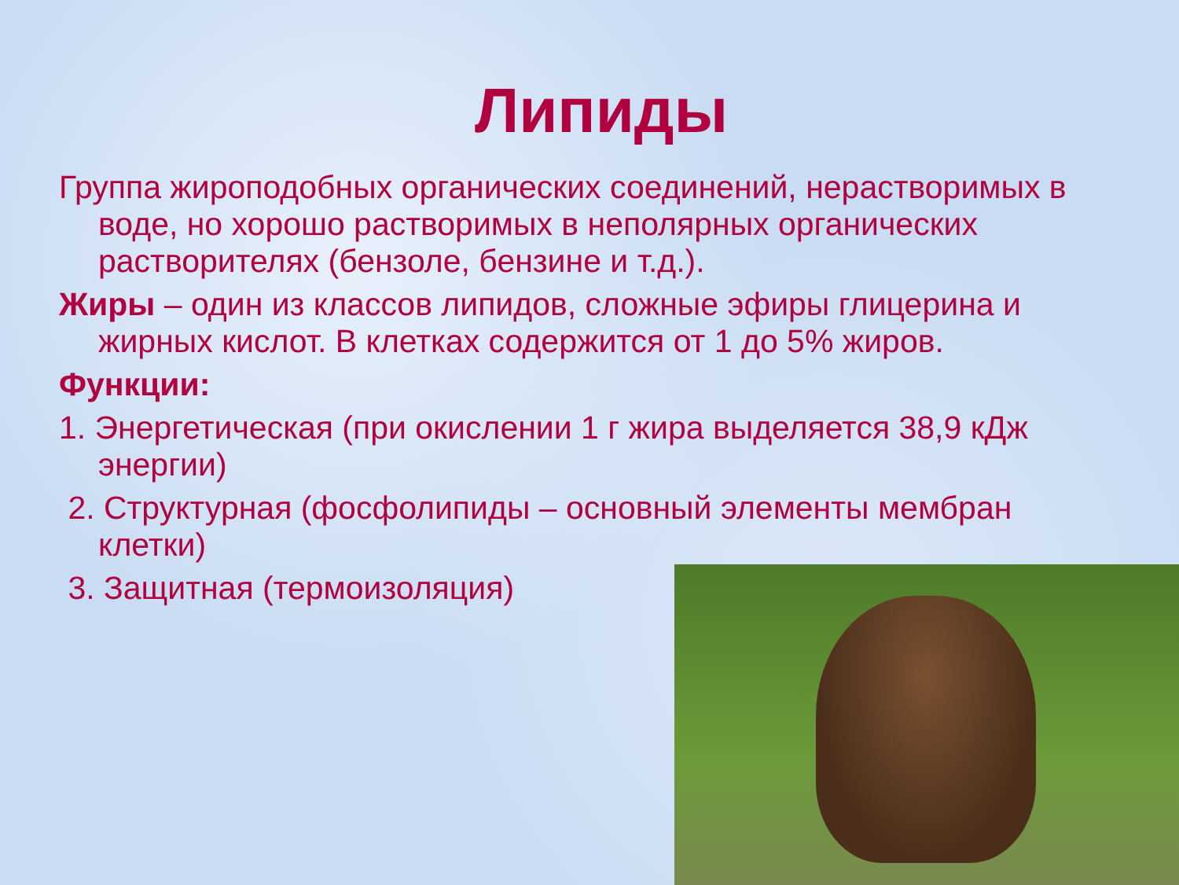Липиды
Группа жироподобных органических соединений, нерастворимых в воде, но хорошо растворимых в неполярных органических растворителях (бензоле, бензине и т.д.).
Жиры – один из классов липидов, сложные эфиры глицерина и жирных кислот. В клетках содержится от 1 до 5% жиров.
Функции:
1. Энергетическая (при окислении 1 г жира выделяется 38,9 кДж энергии)
2. Структурная (фосфолипиды – основный элементы мембран клетки)
3. Защитная (термоизоляция)